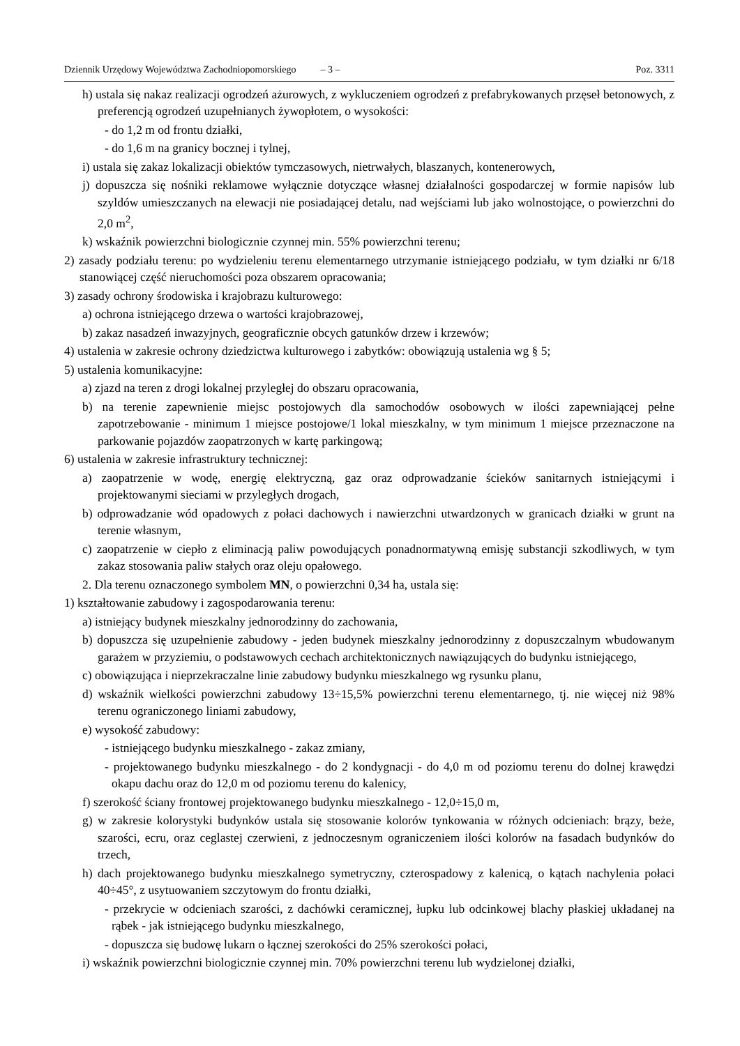Dziennik Urzędowy Województwa Zachodniopomorskiego – 3 – Poz. 3311
h) ustala się nakaz realizacji ogrodzeń ażurowych, z wykluczeniem ogrodzeń z prefabrykowanych przęseł betonowych, z preferencją ogrodzeń uzupełnianych żywopłotem, o wysokości:
- do 1,2 m od frontu działki,
- do 1,6 m na granicy bocznej i tylnej,
i) ustala się zakaz lokalizacji obiektów tymczasowych, nietrwałych, blaszanych, kontenerowych,
j) dopuszcza się nośniki reklamowe wyłącznie dotyczące własnej działalności gospodarczej w formie napisów lub szyldów umieszczanych na elewacji nie posiadającej detalu, nad wejściami lub jako wolnostojące, o powierzchni do 2,0 m<sup>2</sup>,
k) wskaźnik powierzchni biologicznie czynnej min. 55% powierzchni terenu;
2) zasady podziału terenu: po wydzieleniu terenu elementarnego utrzymanie istniejącego podziału, w tym działki nr 6/18 stanowiącej część nieruchomości poza obszarem opracowania;
3) zasady ochrony środowiska i krajobrazu kulturowego:
a) ochrona istniejącego drzewa o wartości krajobrazowej,
b) zakaz nasadzeń inwazyjnych, geograficznie obcych gatunków drzew i krzewów;
4) ustalenia w zakresie ochrony dziedzictwa kulturowego i zabytków: obowiązują ustalenia wg § 5;
5) ustalenia komunikacyjne:
a) zjazd na teren z drogi lokalnej przyległej do obszaru opracowania,
b) na terenie zapewnienie miejsc postojowych dla samochodów osobowych w ilości zapewniającej pełne zapotrzebowanie - minimum 1 miejsce postojowe/1 lokal mieszkalny, w tym minimum 1 miejsce przeznaczone na parkowanie pojazdów zaopatrzonych w kartę parkingową;
6) ustalenia w zakresie infrastruktury technicznej:
a) zaopatrzenie w wodę, energię elektryczną, gaz oraz odprowadzanie ścieków sanitarnych istniejącymi i projektowanymi sieciami w przyległych drogach,
b) odprowadzanie wód opadowych z połaci dachowych i nawierzchni utwardzonych w granicach działki w grunt na terenie własnym,
c) zaopatrzenie w ciepło z eliminacją paliw powodujących ponadnormatywną emisję substancji szkodliwych, w tym zakaz stosowania paliw stałych oraz oleju opałowego.
2. Dla terenu oznaczonego symbolem MN, o powierzchni 0,34 ha, ustala się:
1) kształtowanie zabudowy i zagospodarowania terenu:
a) istniejący budynek mieszkalny jednorodzinny do zachowania,
b) dopuszcza się uzupełnienie zabudowy - jeden budynek mieszkalny jednorodzinny z dopuszczalnym wbudowanym garażem w przyziemiu, o podstawowych cechach architektonicznych nawiązujących do budynku istniejącego,
c) obowiązująca i nieprzekraczalne linie zabudowy budynku mieszkalnego wg rysunku planu,
d) wskaźnik wielkości powierzchni zabudowy 13÷15,5% powierzchni terenu elementarnego, tj. nie więcej niż 98% terenu ograniczonego liniami zabudowy,
e) wysokość zabudowy:
- istniejącego budynku mieszkalnego - zakaz zmiany,
- projektowanego budynku mieszkalnego - do 2 kondygnacji - do 4,0 m od poziomu terenu do dolnej krawędzi okapu dachu oraz do 12,0 m od poziomu terenu do kalenicy,
f) szerokość ściany frontowej projektowanego budynku mieszkalnego - 12,0÷15,0 m,
g) w zakresie kolorystyki budynków ustala się stosowanie kolorów tynkowania w różnych odcieniach: brązy, beże, szarości, ecru, oraz ceglastej czerwieni, z jednoczesnym ograniczeniem ilości kolorów na fasadach budynków do trzech,
h) dach projektowanego budynku mieszkalnego symetryczny, czterospadowy z kalenicą, o kątach nachylenia połaci 40÷45°, z usytuowaniem szczytowym do frontu działki,
- przekrycie w odcieniach szarości, z dachówki ceramicznej, łupku lub odcinkowej blachy płaskiej układanej na rąbek - jak istniejącego budynku mieszkalnego,
- dopuszcza się budowę lukarn o łącznej szerokości do 25% szerokości połaci,
i) wskaźnik powierzchni biologicznie czynnej min. 70% powierzchni terenu lub wydzielonej działki,